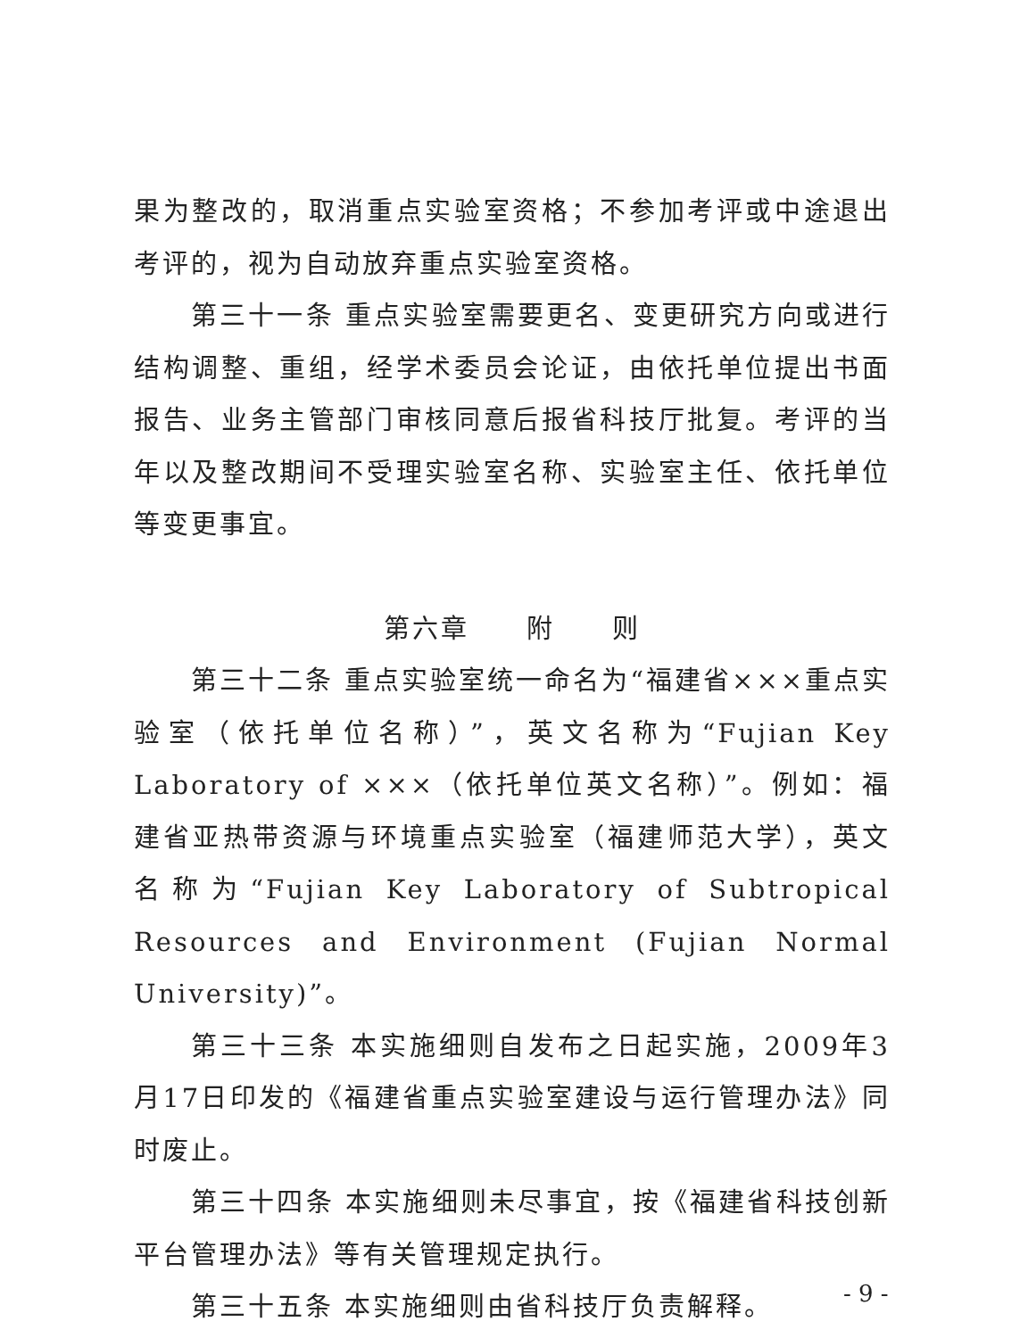果为整改的，取消重点实验室资格；不参加考评或中途退出考评的，视为自动放弃重点实验室资格。
第三十一条 重点实验室需要更名、变更研究方向或进行结构调整、重组，经学术委员会论证，由依托单位提出书面报告、业务主管部门审核同意后报省科技厅批复。考评的当年以及整改期间不受理实验室名称、实验室主任、依托单位等变更事宜。
第六章　　附　　则
第三十二条 重点实验室统一命名为“福建省×××重点实验室（依托单位名称）”，英文名称为“Fujian Key Laboratory of ×××（依托单位英文名称）”。例如：福建省亚热带资源与环境重点实验室（福建师范大学），英文名称为“Fujian Key Laboratory of Subtropical Resources and Environment (Fujian Normal University)”。
第三十三条 本实施细则自发布之日起实施，2009年3月17日印发的《福建省重点实验室建设与运行管理办法》同时废止。
第三十四条 本实施细则未尽事宜，按《福建省科技创新平台管理办法》等有关管理规定执行。
第三十五条 本实施细则由省科技厅负责解释。
- 9 -